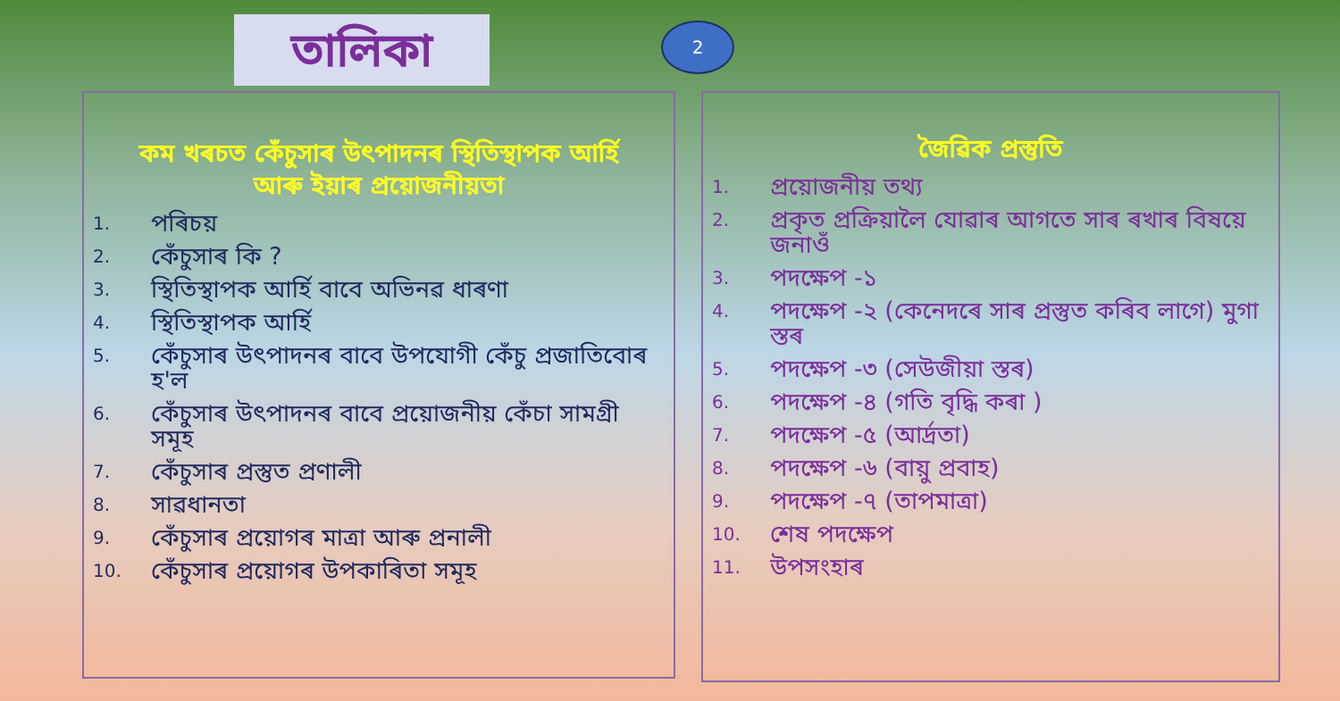তালিকা 2
কম খৰচত কেঁচুসাৰ উৎপাদনৰ স্থিতিস্থাপক আৰ্হি
আৰু ইয়াৰ প্ৰয়োজনীয়তা
1. পৰিচয়
2. কেঁচুসাৰ কি ?
3. স্থিতিস্থাপক আৰ্হি বাবে অভিনৱ ধাৰণা
4. স্থিতিস্থাপক আৰ্হি
5. কেঁচুসাৰ উৎপাদনৰ বাবে উপযোগী কেঁচু প্ৰজাতিবোৰ হ'ল
6. কেঁচুসাৰ উৎপাদনৰ বাবে প্ৰয়োজনীয় কেঁচা সামগ্ৰী সমূহ
7. কেঁচুসাৰ প্ৰস্তুত প্ৰণালী
8. সাৱধানতা
9. কেঁচুসাৰ প্ৰয়োগৰ মাত্ৰা আৰু প্ৰনালী
10. কেঁচুসাৰ প্ৰয়োগৰ উপকাৰিতা সমূহ
জৈৱিক প্ৰস্তুতি
1. প্ৰয়োজনীয় তথ্য
2. প্ৰকৃত প্ৰক্ৰিয়ালৈ যোৱাৰ আগতে সাৰ ৰখাৰ বিষয়ে জনাওঁ
3. পদক্ষেপ -১
4. পদক্ষেপ -২ (কেনেদৰে সাৰ প্ৰস্তুত কৰিব লাগে) মুগা স্তৰ
5. পদক্ষেপ -৩ (সেউজীয়া স্তৰ)
6. পদক্ষেপ -৪ (গতি বৃদ্ধি কৰা )
7. পদক্ষেপ -৫ (আৰ্দ্ৰতা)
8. পদক্ষেপ -৬ (বায়ু প্ৰবাহ)
9. পদক্ষেপ -৭ (তাপমাত্ৰা)
10. শেষ পদক্ষেপ
11. উপসংহাৰ